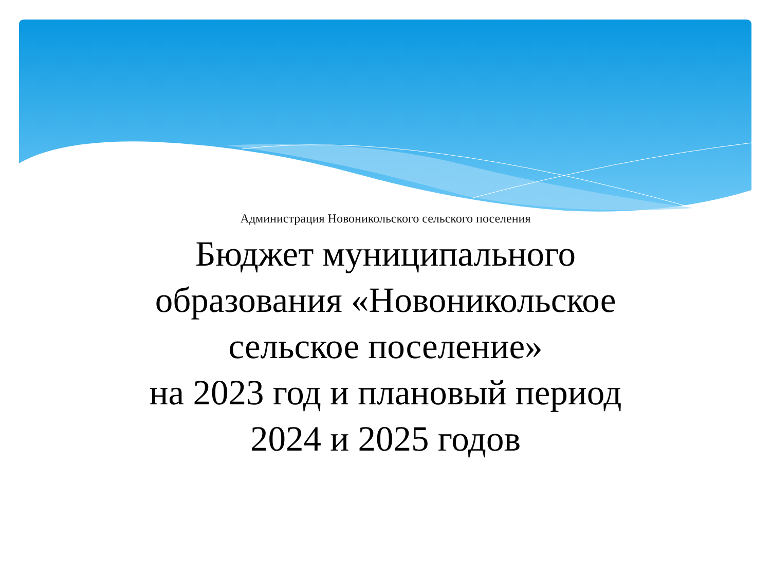Администрация Новоникольского сельского поселения
Бюджет муниципального
образования «Новоникольское
сельское поселение»
на 2023 год и плановый период
2024 и 2025 годов